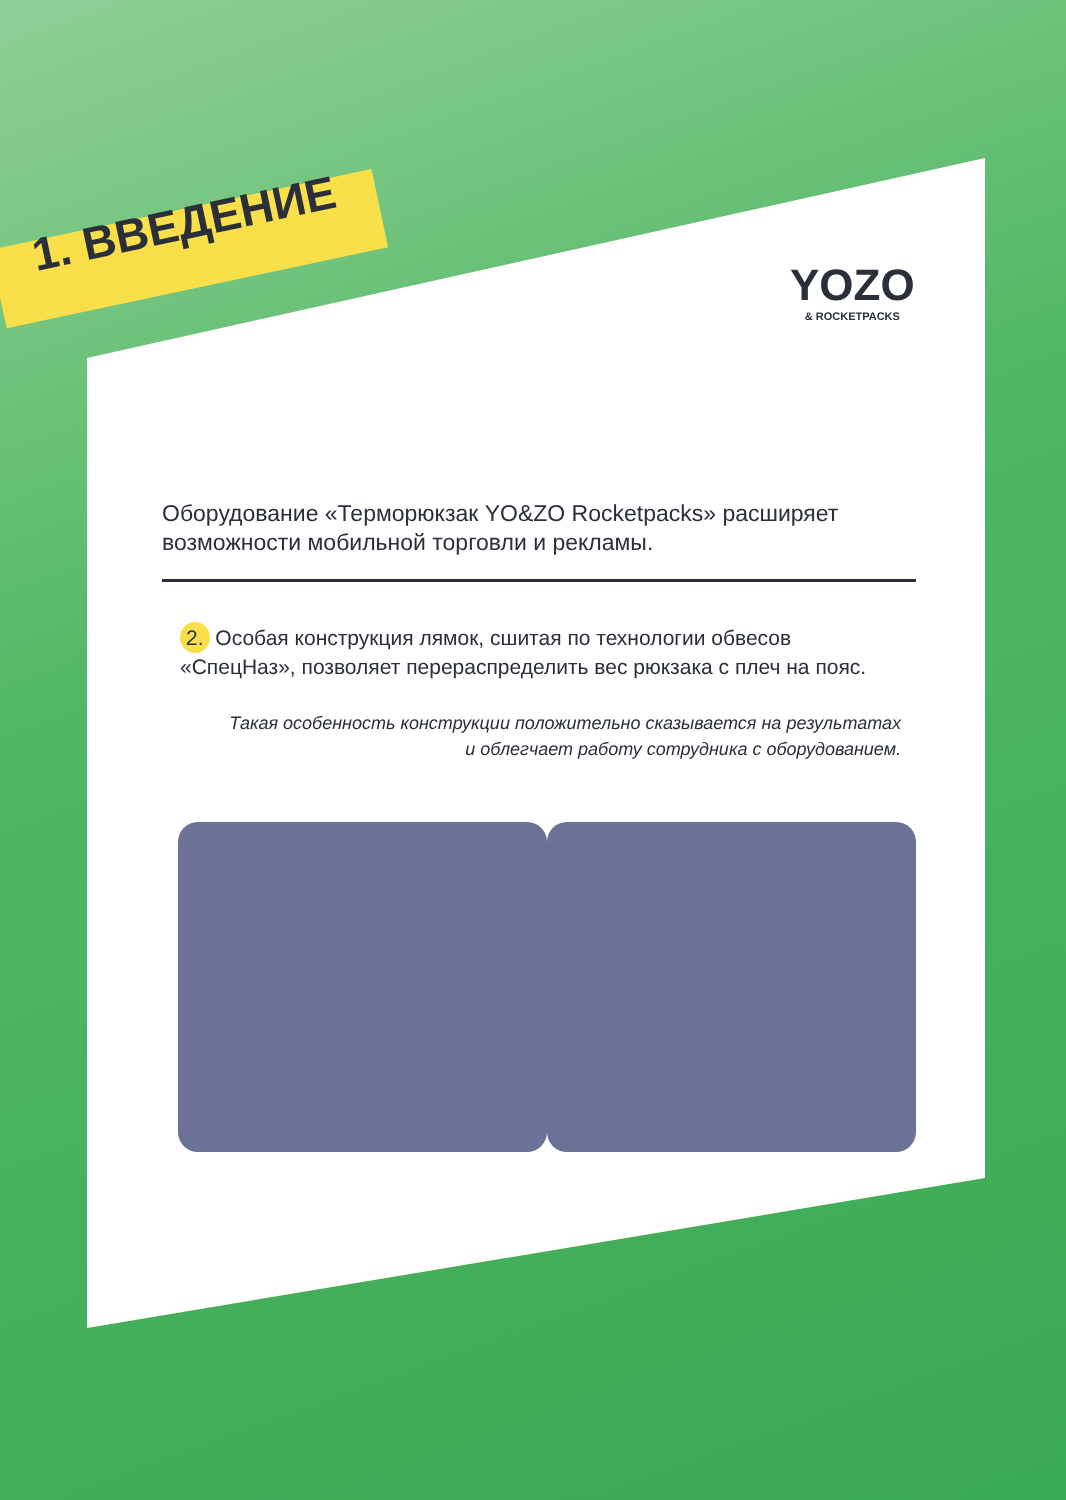1. ВВЕДЕНИЕ
YOZO
& ROCKETPACKS
Оборудование «Терморюкзак YO&ZO Rocketpacks» расширяет возможности мобильной торговли и рекламы.
2. Особая конструкция лямок, сшитая по технологии обвесов «СпецНаз», позволяет перераспределить вес рюкзака с плеч на пояс.
Такая особенность конструкции положительно сказывается на результатах и облегчает работу сотрудника с оборудованием.